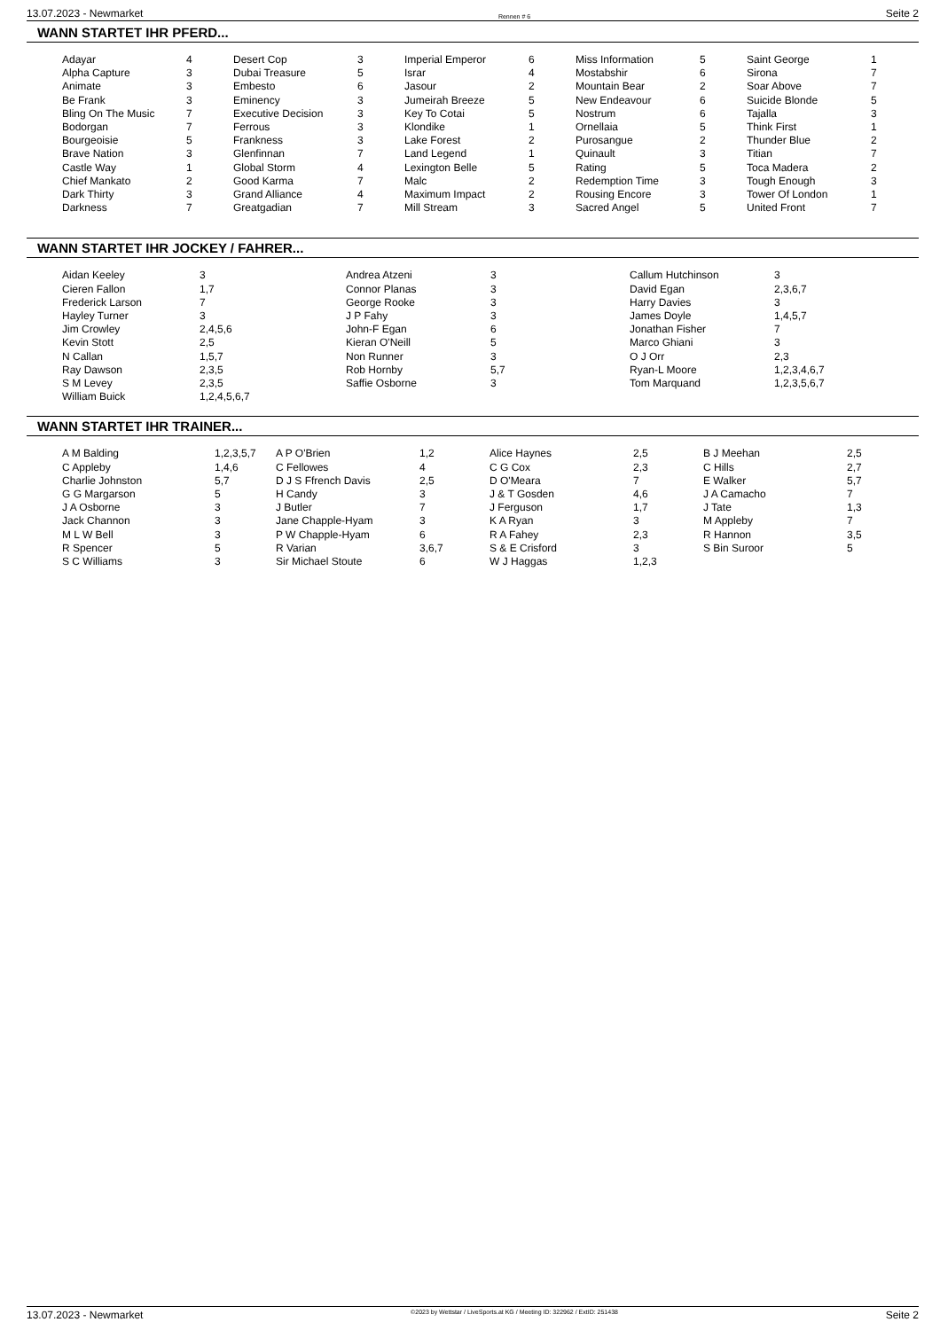13.07.2023 - Newmarket Rennen # 6 Seite 2
WANN STARTET IHR PFERD...
| Adayar | 4 | Desert Cop | 3 | Imperial Emperor | 6 | Miss Information | 5 | Saint George | 1 |
| Alpha Capture | 3 | Dubai Treasure | 5 | Israr | 4 | Mostabshir | 6 | Sirona | 7 |
| Animate | 3 | Embesto | 6 | Jasour | 2 | Mountain Bear | 2 | Soar Above | 7 |
| Be Frank | 3 | Eminency | 3 | Jumeirah Breeze | 5 | New Endeavour | 6 | Suicide Blonde | 5 |
| Bling On The Music | 7 | Executive Decision | 3 | Key To Cotai | 5 | Nostrum | 6 | Tajalla | 3 |
| Bodorgan | 7 | Ferrous | 3 | Klondike | 1 | Ornellaia | 5 | Think First | 1 |
| Bourgeoisie | 5 | Frankness | 3 | Lake Forest | 2 | Purosangue | 2 | Thunder Blue | 2 |
| Brave Nation | 3 | Glenfinnan | 7 | Land Legend | 1 | Quinault | 3 | Titian | 7 |
| Castle Way | 1 | Global Storm | 4 | Lexington Belle | 5 | Rating | 5 | Toca Madera | 2 |
| Chief Mankato | 2 | Good Karma | 7 | Malc | 2 | Redemption Time | 3 | Tough Enough | 3 |
| Dark Thirty | 3 | Grand Alliance | 4 | Maximum Impact | 2 | Rousing Encore | 3 | Tower Of London | 1 |
| Darkness | 7 | Greatgadian | 7 | Mill Stream | 3 | Sacred Angel | 5 | United Front | 7 |
WANN STARTET IHR JOCKEY / FAHRER...
| Aidan Keeley | 3 | Andrea Atzeni | 3 | Callum Hutchinson | 3 |
| Cieren Fallon | 1,7 | Connor Planas | 3 | David Egan | 2,3,6,7 |
| Frederick Larson | 7 | George Rooke | 3 | Harry Davies | 3 |
| Hayley Turner | 3 | J P Fahy | 3 | James Doyle | 1,4,5,7 |
| Jim Crowley | 2,4,5,6 | John-F Egan | 6 | Jonathan Fisher | 7 |
| Kevin Stott | 2,5 | Kieran O'Neill | 5 | Marco Ghiani | 3 |
| N Callan | 1,5,7 | Non Runner | 3 | O J Orr | 2,3 |
| Ray Dawson | 2,3,5 | Rob Hornby | 5,7 | Ryan-L Moore | 1,2,3,4,6,7 |
| S M Levey | 2,3,5 | Saffie Osborne | 3 | Tom Marquand | 1,2,3,5,6,7 |
| William Buick | 1,2,4,5,6,7 | | | | |
WANN STARTET IHR TRAINER...
| A M Balding | 1,2,3,5,7 | A P O'Brien | 1,2 | Alice Haynes | 2,5 | B J Meehan | 2,5 |
| C Appleby | 1,4,6 | C Fellowes | 4 | C G Cox | 2,3 | C Hills | 2,7 |
| Charlie Johnston | 5,7 | D J S Ffrench Davis | 2,5 | D O'Meara | 7 | E Walker | 5,7 |
| G G Margarson | 5 | H Candy | 3 | J & T Gosden | 4,6 | J A Camacho | 7 |
| J A Osborne | 3 | J Butler | 7 | J Ferguson | 1,7 | J Tate | 1,3 |
| Jack Channon | 3 | Jane Chapple-Hyam | 3 | K A Ryan | 3 | M Appleby | 7 |
| M L W Bell | 3 | P W Chapple-Hyam | 6 | R A Fahey | 2,3 | R Hannon | 3,5 |
| R Spencer | 5 | R Varian | 3,6,7 | S & E Crisford | 3 | S Bin Suroor | 5 |
| S C Williams | 3 | Sir Michael Stoute | 6 | W J Haggas | 1,2,3 | | |
13.07.2023 - Newmarket ©2023 by Wettstar / LiveSports.at KG / Meeting ID: 322962 / ExtID: 251438 Seite 2